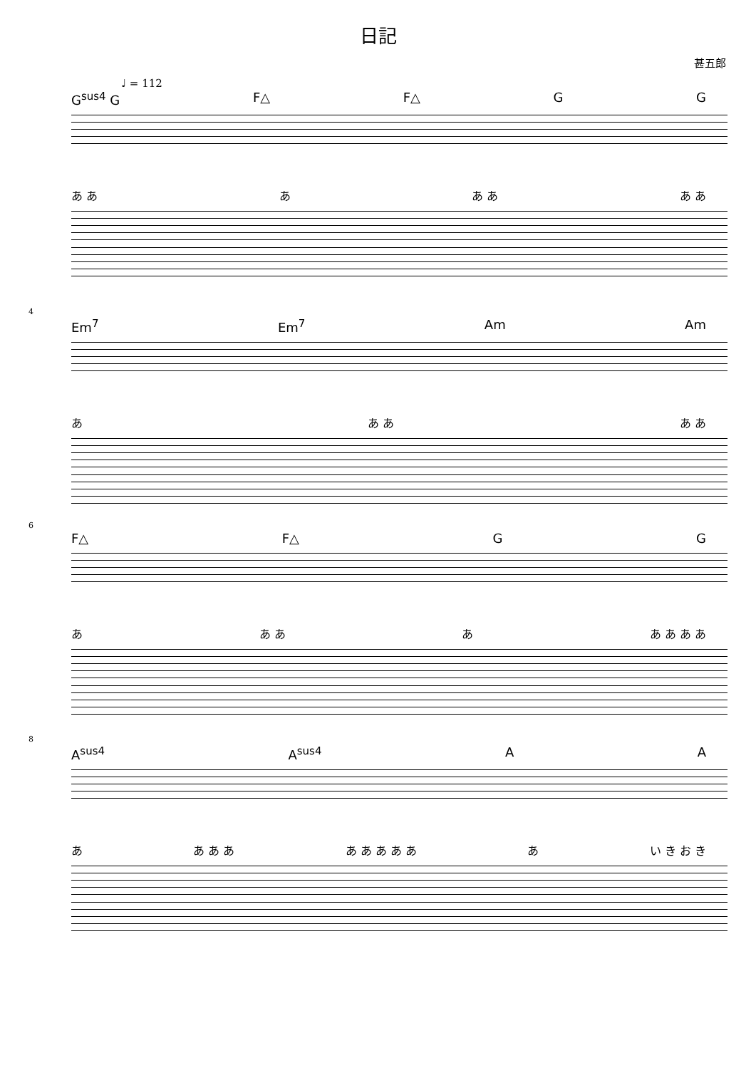日記
甚五郎
♩ = 112
G<sup>sus4</sup> G F△ F△ G G
あ あ あ あ あ あ あ
4
Em<sup>7</sup> Em<sup>7</sup> Am Am
あ あ あ あ あ
6
F△ F△ G G
あ あ あ あ あ あ あ あ
8
A<sup>sus4</sup> A<sup>sus4</sup> A A
あ あ あ あ あ あ あ あ あ あ い き お き